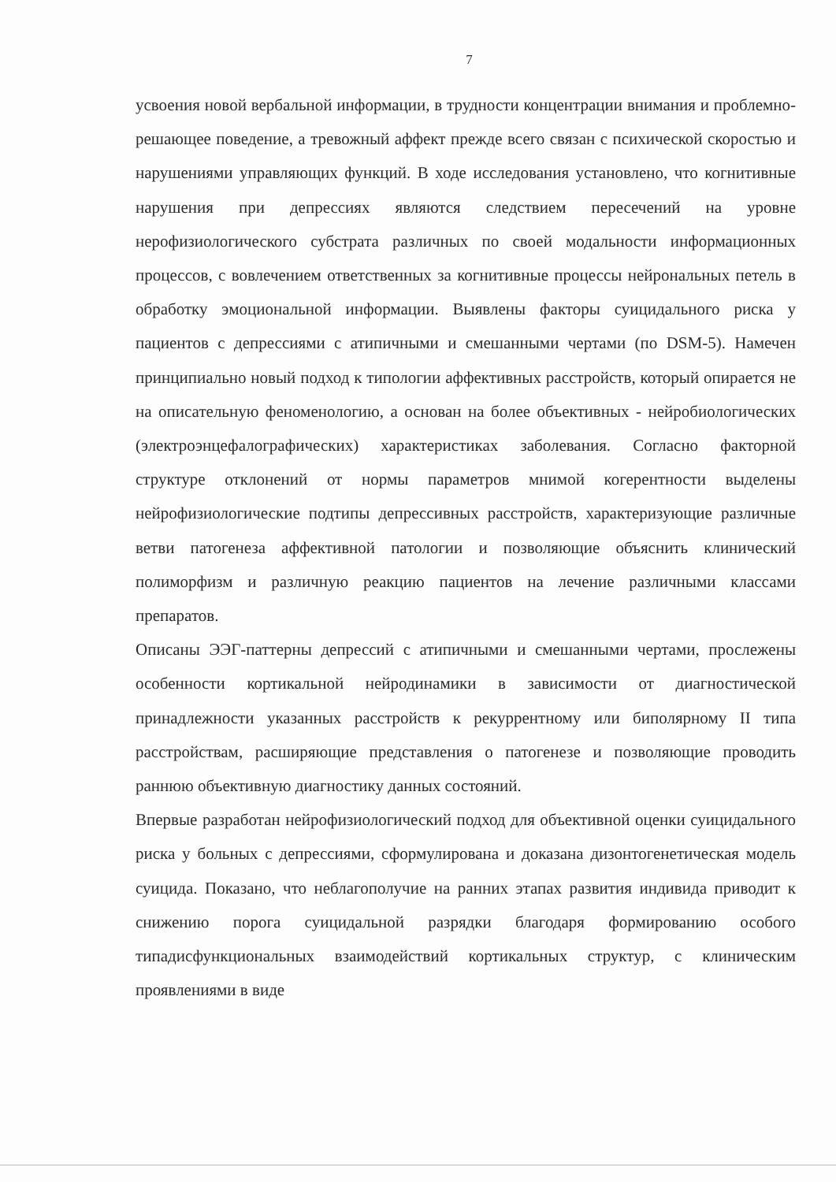7
усвоения новой вербальной информации, в трудности концентрации внимания и проблемно-решающее поведение, а тревожный аффект прежде всего связан с психической скоростью и нарушениями управляющих функций. В ходе исследования установлено, что когнитивные нарушения при депрессиях являются следствием пересечений на уровне нерофизиологического субстрата различных по своей модальности информационных процессов, с вовлечением ответственных за когнитивные процессы нейрональных петель в обработку эмоциональной информации. Выявлены факторы суицидального риска у пациентов с депрессиями с атипичными и смешанными чертами (по DSM-5). Намечен принципиально новый подход к типологии аффективных расстройств, который опирается не на описательную феноменологию, а основан на более объективных - нейробиологических (электроэнцефалографических) характеристиках заболевания. Согласно факторной структуре отклонений от нормы параметров мнимой когерентности выделены нейрофизиологические подтипы депрессивных расстройств, характеризующие различные ветви патогенеза аффективной патологии и позволяющие объяснить клинический полиморфизм и различную реакцию пациентов на лечение различными классами препаратов.
Описаны ЭЭГ-паттерны депрессий с атипичными и смешанными чертами, прослежены особенности кортикальной нейродинамики в зависимости от диагностической принадлежности указанных расстройств к рекуррентному или биполярному II типа расстройствам, расширяющие представления о патогенезе и позволяющие проводить раннюю объективную диагностику данных состояний.
Впервые разработан нейрофизиологический подход для объективной оценки суицидального риска у больных с депрессиями, сформулирована и доказана дизонтогенетическая модель суицида. Показано, что неблагополучие на ранних этапах развития индивида приводит к снижению порога суицидальной разрядки благодаря формированию особого типадисфункциональных взаимодействий кортикальных структур, с клиническим проявлениями в виде